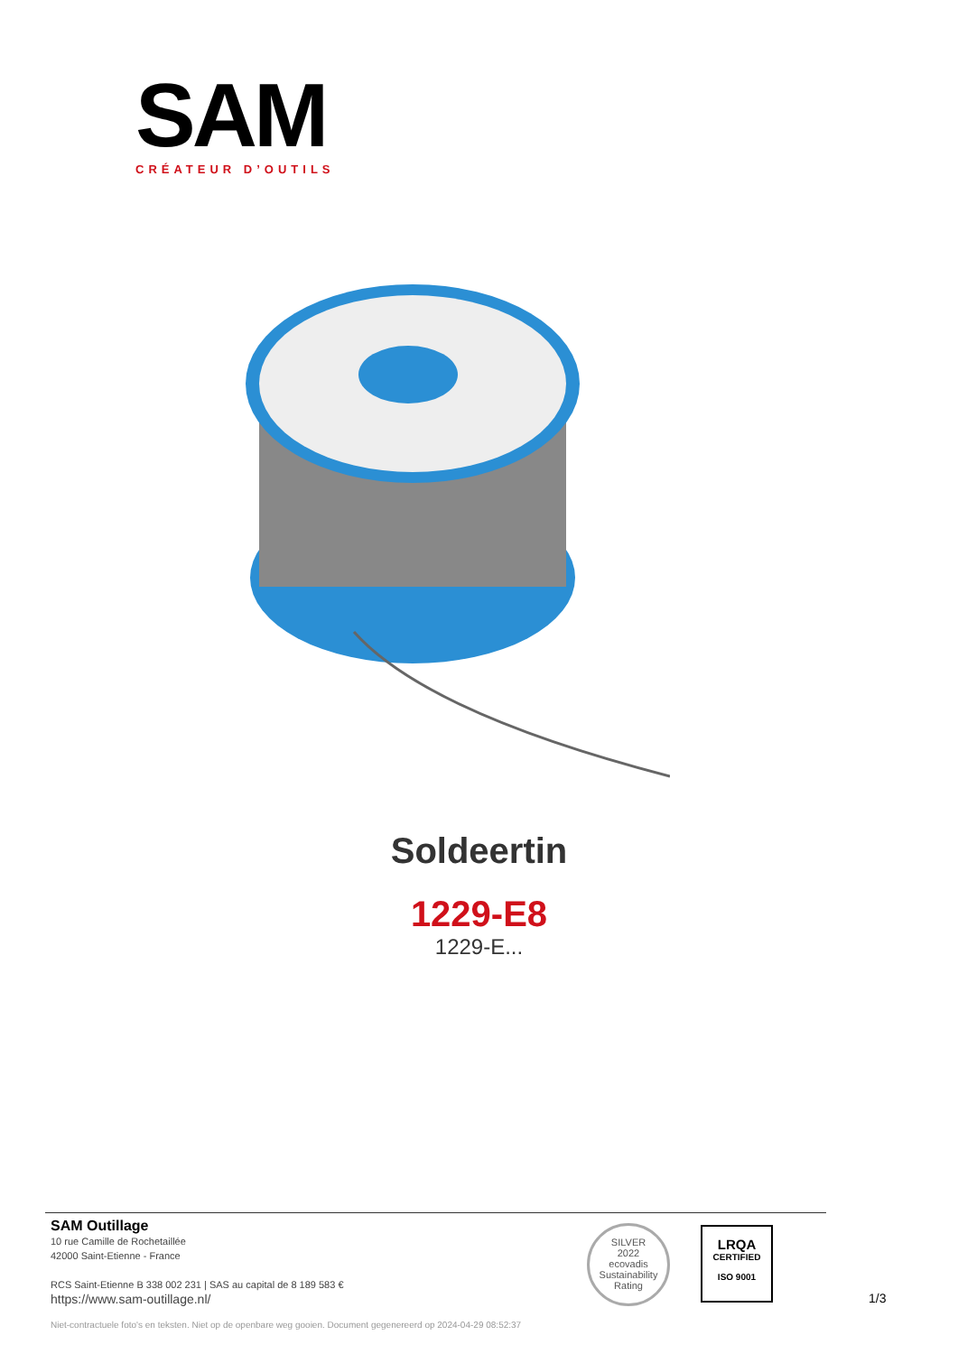SAM
CRÉATEUR D’OUTILS
Soldeertin
1229-E8
1229-E...
SAM Outillage
10 rue Camille de Rochetaillée
42000 Saint-Etienne - France
RCS Saint-Etienne B 338 002 231 | SAS au capital de 8 189 583 €
https://www.sam-outillage.nl/
SILVER
2022
ecovadis
Sustainability Rating
LRQA
CERTIFIED
ISO 9001
1/3
Niet-contractuele foto's en teksten. Niet op de openbare weg gooien. Document gegenereerd op 2024-04-29 08:52:37